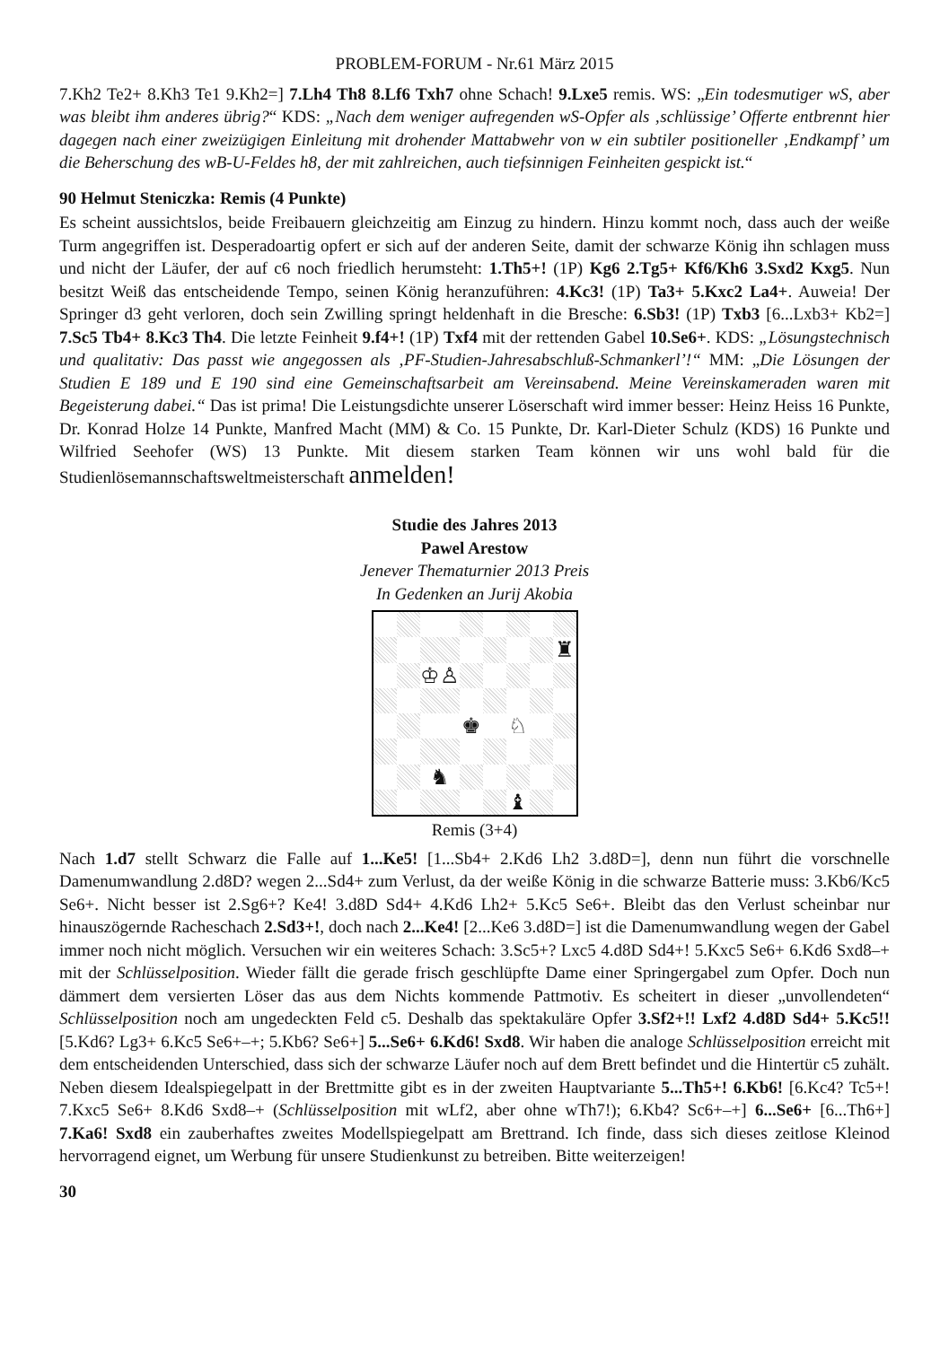PROBLEM-FORUM - Nr.61 März 2015
7.Kh2 Te2+ 8.Kh3 Te1 9.Kh2=] 7.Lh4 Th8 8.Lf6 Txh7 ohne Schach! 9.Lxe5 remis. WS: „Ein todesmutiger wS, aber was bleibt ihm anderes übrig?“ KDS: „Nach dem weniger aufregenden wS-Opfer als ‚schlüssige’ Offerte entbrennt hier dagegen nach einer zweizügigen Einleitung mit drohender Mattabwehr von w ein subtiler positioneller ‚Endkampf’ um die Beherschung des wB-U-Feldes h8, der mit zahlreichen, auch tiefsinnigen Feinheiten gespickt ist.“
90 Helmut Steniczka: Remis (4 Punkte)
Es scheint aussichtslos, beide Freibauern gleichzeitig am Einzug zu hindern. Hinzu kommt noch, dass auch der weiße Turm angegriffen ist. Desperadoartig opfert er sich auf der anderen Seite, damit der schwarze König ihn schlagen muss und nicht der Läufer, der auf c6 noch friedlich herumsteht: 1.Th5+! (1P) Kg6 2.Tg5+ Kf6/Kh6 3.Sxd2 Kxg5. Nun besitzt Weiß das entscheidende Tempo, seinen König heranzuführen: 4.Kc3! (1P) Ta3+ 5.Kxc2 La4+. Auweia! Der Springer d3 geht verloren, doch sein Zwilling springt heldenhaft in die Bresche: 6.Sb3! (1P) Txb3 [6...Lxb3+ Kb2=] 7.Sc5 Tb4+ 8.Kc3 Th4. Die letzte Feinheit 9.f4+! (1P) Txf4 mit der rettenden Gabel 10.Se6+. KDS: „Lösungstechnisch und qualitativ: Das passt wie angegossen als ‚PF-Studien-Jahresabschluß-Schmankerl’!“ MM: „Die Lösungen der Studien E 189 und E 190 sind eine Gemeinschaftsarbeit am Vereinsabend. Meine Vereinskameraden waren mit Begeisterung dabei.“ Das ist prima! Die Leistungsdichte unserer Löserschaft wird immer besser: Heinz Heiss 16 Punkte, Dr. Konrad Holze 14 Punkte, Manfred Macht (MM) & Co. 15 Punkte, Dr. Karl-Dieter Schulz (KDS) 16 Punkte und Wilfried Seehofer (WS) 13 Punkte. Mit diesem starken Team können wir uns wohl bald für die Studienlösemannschaftsweltmeisterschaft anmelden!
Studie des Jahres 2013
Pawel Arestow
Jenever Thematurnier 2013 Preis
In Gedenken an Jurij Akobia
♜
♔♙
♚
♘
♞
♝
Remis (3+4)
Nach 1.d7 stellt Schwarz die Falle auf 1...Ke5! [1...Sb4+ 2.Kd6 Lh2 3.d8D=], denn nun führt die vorschnelle Damenumwandlung 2.d8D? wegen 2...Sd4+ zum Verlust, da der weiße König in die schwarze Batterie muss: 3.Kb6/Kc5 Se6+. Nicht besser ist 2.Sg6+? Ke4! 3.d8D Sd4+ 4.Kd6 Lh2+ 5.Kc5 Se6+. Bleibt das den Verlust scheinbar nur hinauszögernde Racheschach 2.Sd3+!, doch nach 2...Ke4! [2...Ke6 3.d8D=] ist die Damenumwandlung wegen der Gabel immer noch nicht möglich. Versuchen wir ein weiteres Schach: 3.Sc5+? Lxc5 4.d8D Sd4+! 5.Kxc5 Se6+ 6.Kd6 Sxd8–+ mit der Schlüsselposition. Wieder fällt die gerade frisch geschlüpfte Dame einer Springergabel zum Opfer. Doch nun dämmert dem versierten Löser das aus dem Nichts kommende Pattmotiv. Es scheitert in dieser „unvollendeten“ Schlüsselposition noch am ungedeckten Feld c5. Deshalb das spektakuläre Opfer 3.Sf2+!! Lxf2 4.d8D Sd4+ 5.Kc5!! [5.Kd6? Lg3+ 6.Kc5 Se6+–+; 5.Kb6? Se6+] 5...Se6+ 6.Kd6! Sxd8. Wir haben die analoge Schlüsselposition erreicht mit dem entscheidenden Unterschied, dass sich der schwarze Läufer noch auf dem Brett befindet und die Hintertür c5 zuhält. Neben diesem Idealspiegelpatt in der Brettmitte gibt es in der zweiten Hauptvariante 5...Th5+! 6.Kb6! [6.Kc4? Tc5+! 7.Kxc5 Se6+ 8.Kd6 Sxd8–+ (Schlüsselposition mit wLf2, aber ohne wTh7!); 6.Kb4? Sc6+–+] 6...Se6+ [6...Th6+] 7.Ka6! Sxd8 ein zauberhaftes zweites Modellspiegelpatt am Brettrand. Ich finde, dass sich dieses zeitlose Kleinod hervorragend eignet, um Werbung für unsere Studienkunst zu betreiben. Bitte weiterzeigen!
30